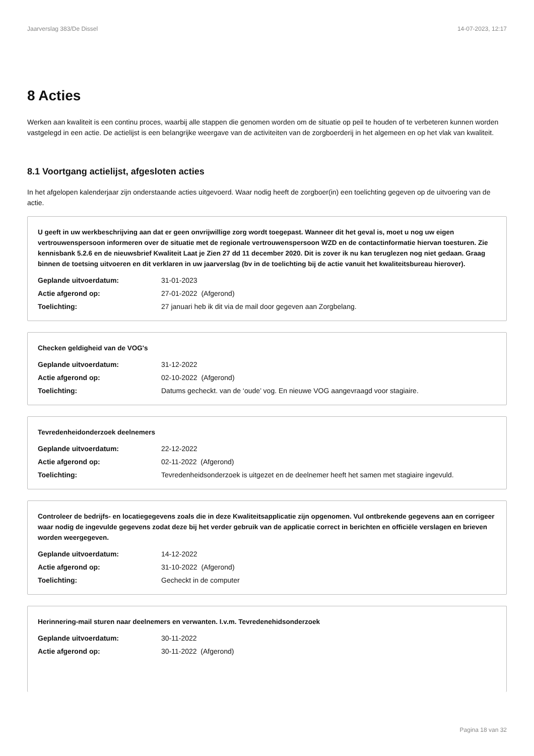Jaarverslag 383/De Dissel 14-07-2023, 12:17
8 Acties
Werken aan kwaliteit is een continu proces, waarbij alle stappen die genomen worden om de situatie op peil te houden of te verbeteren kunnen worden vastgelegd in een actie. De actielijst is een belangrijke weergave van de activiteiten van de zorgboerderij in het algemeen en op het vlak van kwaliteit.
8.1 Voortgang actielijst, afgesloten acties
In het afgelopen kalenderjaar zijn onderstaande acties uitgevoerd. Waar nodig heeft de zorgboer(in) een toelichting gegeven op de uitvoering van de actie.
U geeft in uw werkbeschrijving aan dat er geen onvrijwillige zorg wordt toegepast. Wanneer dit het geval is, moet u nog uw eigen vertrouwenspersoon informeren over de situatie met de regionale vertrouwenspersoon WZD en de contactinformatie hiervan toesturen. Zie kennisbank 5.2.6 en de nieuwsbrief Kwaliteit Laat je Zien 27 dd 11 december 2020. Dit is zover ik nu kan teruglezen nog niet gedaan. Graag binnen de toetsing uitvoeren en dit verklaren in uw jaarverslag (bv in de toelichting bij de actie vanuit het kwaliteitsbureau hierover).
Geplande uitvoerdatum: 31-01-2023
Actie afgerond op: 27-01-2022 (Afgerond)
Toelichting: 27 januari heb ik dit via de mail door gegeven aan Zorgbelang.
Checken geldigheid van de VOG's
Geplande uitvoerdatum: 31-12-2022
Actie afgerond op: 02-10-2022 (Afgerond)
Toelichting: Datums gecheckt. van de ‘oude’ vog. En nieuwe VOG aangevraagd voor stagiaire.
Tevredenheidonderzoek deelnemers
Geplande uitvoerdatum: 22-12-2022
Actie afgerond op: 02-11-2022 (Afgerond)
Toelichting: Tevredenheidsonderzoek is uitgezet en de deelnemer heeft het samen met stagiaire ingevuld.
Controleer de bedrijfs- en locatiegegevens zoals die in deze Kwaliteitsapplicatie zijn opgenomen. Vul ontbrekende gegevens aan en corrigeer waar nodig de ingevulde gegevens zodat deze bij het verder gebruik van de applicatie correct in berichten en officiële verslagen en brieven worden weergegeven.
Geplande uitvoerdatum: 14-12-2022
Actie afgerond op: 31-10-2022 (Afgerond)
Toelichting: Gecheckt in de computer
Herinnering-mail sturen naar deelnemers en verwanten. I.v.m. Tevredenehidsonderzoek
Geplande uitvoerdatum: 30-11-2022
Actie afgerond op: 30-11-2022 (Afgerond)
Pagina 18 van 32